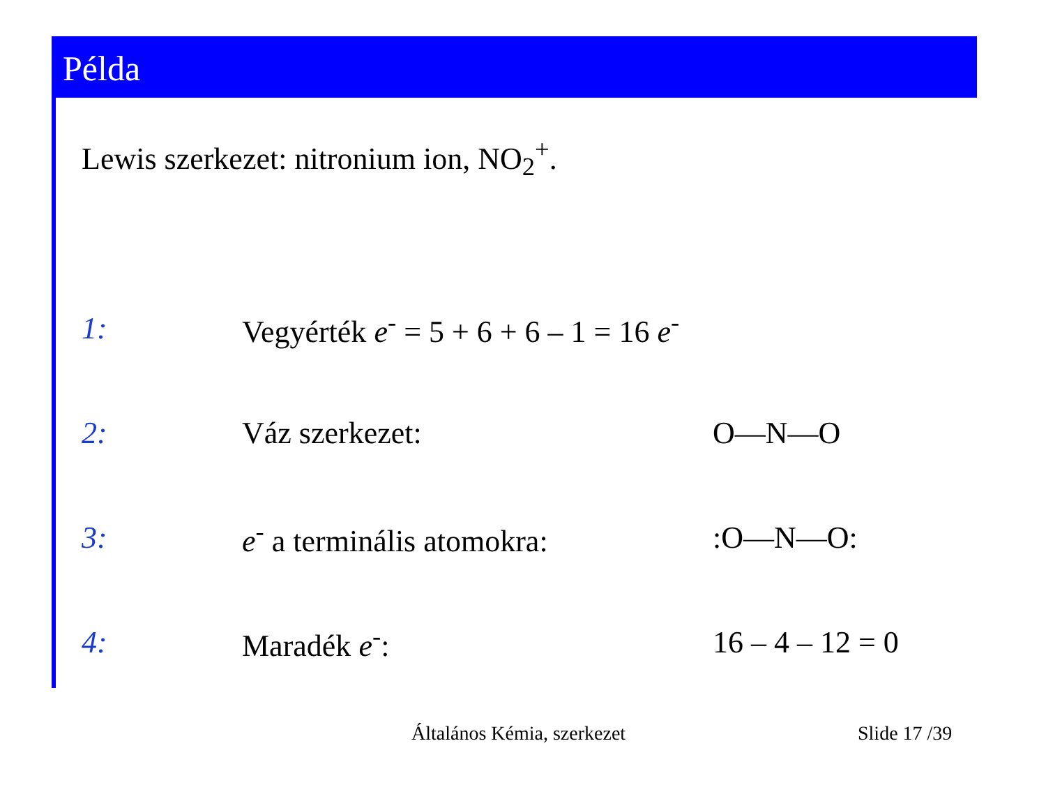Példa
Lewis szerkezet: nitronium ion, NO<sub>2</sub><sup>+</sup>.
1:
Vegyérték e<sup>-</sup> = 5 + 6 + 6 – 1 = 16 e<sup>-</sup>
2: Váz szerkezet: O—N—O
3: e<sup>-</sup> a terminális atomokra: :O—N—O:
4: Maradék e<sup>-</sup>: 16 – 4 – 12 = 0
Általános Kémia, szerkezet Slide 17 /39